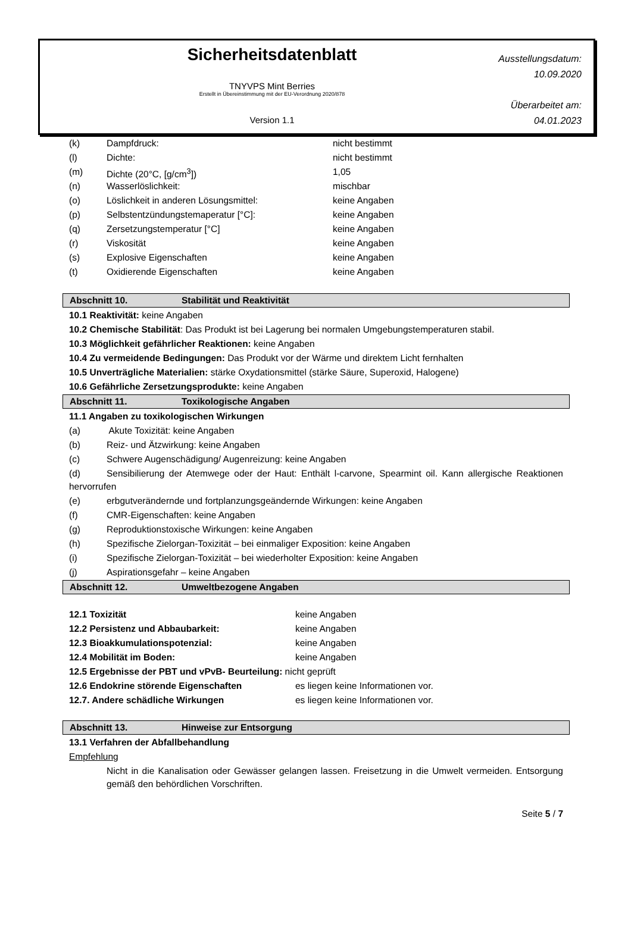Sicherheitsdatenblatt
TNYVPS Mint Berries
Erstellt in Übereinstimmung mit der EU-Verordnung 2020/878
Version 1.1
Ausstellungsdatum:
10.09.2020
Überarbeitet am:
04.01.2023
| (k) | Dampfdruck: | nicht bestimmt |
| (l) | Dichte: | nicht bestimmt |
| (m) | Dichte (20°C, [g/cm<sup>3</sup>]) | 1,05 |
| (n) | Wasserlöslichkeit: | mischbar |
| (o) | Löslichkeit in anderen Lösungsmittel: | keine Angaben |
| (p) | Selbstentzündungstemaperatur [°C]: | keine Angaben |
| (q) | Zersetzungstemperatur [°C] | keine Angaben |
| (r) | Viskosität | keine Angaben |
| (s) | Explosive Eigenschaften | keine Angaben |
| (t) | Oxidierende Eigenschaften | keine Angaben |
Abschnitt 10. Stabilität und Reaktivität
10.1 Reaktivität: keine Angaben
10.2 Chemische Stabilität: Das Produkt ist bei Lagerung bei normalen Umgebungstemperaturen stabil.
10.3 Möglichkeit gefährlicher Reaktionen: keine Angaben
10.4 Zu vermeidende Bedingungen: Das Produkt vor der Wärme und direktem Licht fernhalten
10.5 Unverträgliche Materialien: stärke Oxydationsmittel (stärke Säure, Superoxid, Halogene)
10.6 Gefährliche Zersetzungsprodukte: keine Angaben
Abschnitt 11. Toxikologische Angaben
11.1 Angaben zu toxikologischen Wirkungen
(a) Akute Toxizität: keine Angaben
(b) Reiz- und Ätzwirkung: keine Angaben
(c) Schwere Augenschädigung/ Augenreizung: keine Angaben
(d) Sensibilierung der Atemwege oder der Haut: Enthält l-carvone, Spearmint oil. Kann allergische Reaktionen hervorrufen
(e) erbgutverändernde und fortplanzungsgeändernde Wirkungen: keine Angaben
(f) CMR-Eigenschaften: keine Angaben
(g) Reproduktionstoxische Wirkungen: keine Angaben
(h) Spezifische Zielorgan-Toxizität – bei einmaliger Exposition: keine Angaben
(i) Spezifische Zielorgan-Toxizität – bei wiederholter Exposition: keine Angaben
(j) Aspirationsgefahr – keine Angaben
Abschnitt 12. Umweltbezogene Angaben
| 12.1 Toxizität | keine Angaben |
| 12.2 Persistenz und Abbaubarkeit: | keine Angaben |
| 12.3 Bioakkumulationspotenzial: | keine Angaben |
| 12.4 Mobilität im Boden: | keine Angaben |
| 12.5 Ergebnisse der PBT und vPvB- Beurteilung: nicht geprüft | |
| 12.6 Endokrine störende Eigenschaften | es liegen keine Informationen vor. |
| 12.7. Andere schädliche Wirkungen | es liegen keine Informationen vor. |
Abschnitt 13. Hinweise zur Entsorgung
13.1 Verfahren der Abfallbehandlung
Empfehlung
Nicht in die Kanalisation oder Gewässer gelangen lassen. Freisetzung in die Umwelt vermeiden. Entsorgung gemäß den behördlichen Vorschriften.
Seite 5 / 7